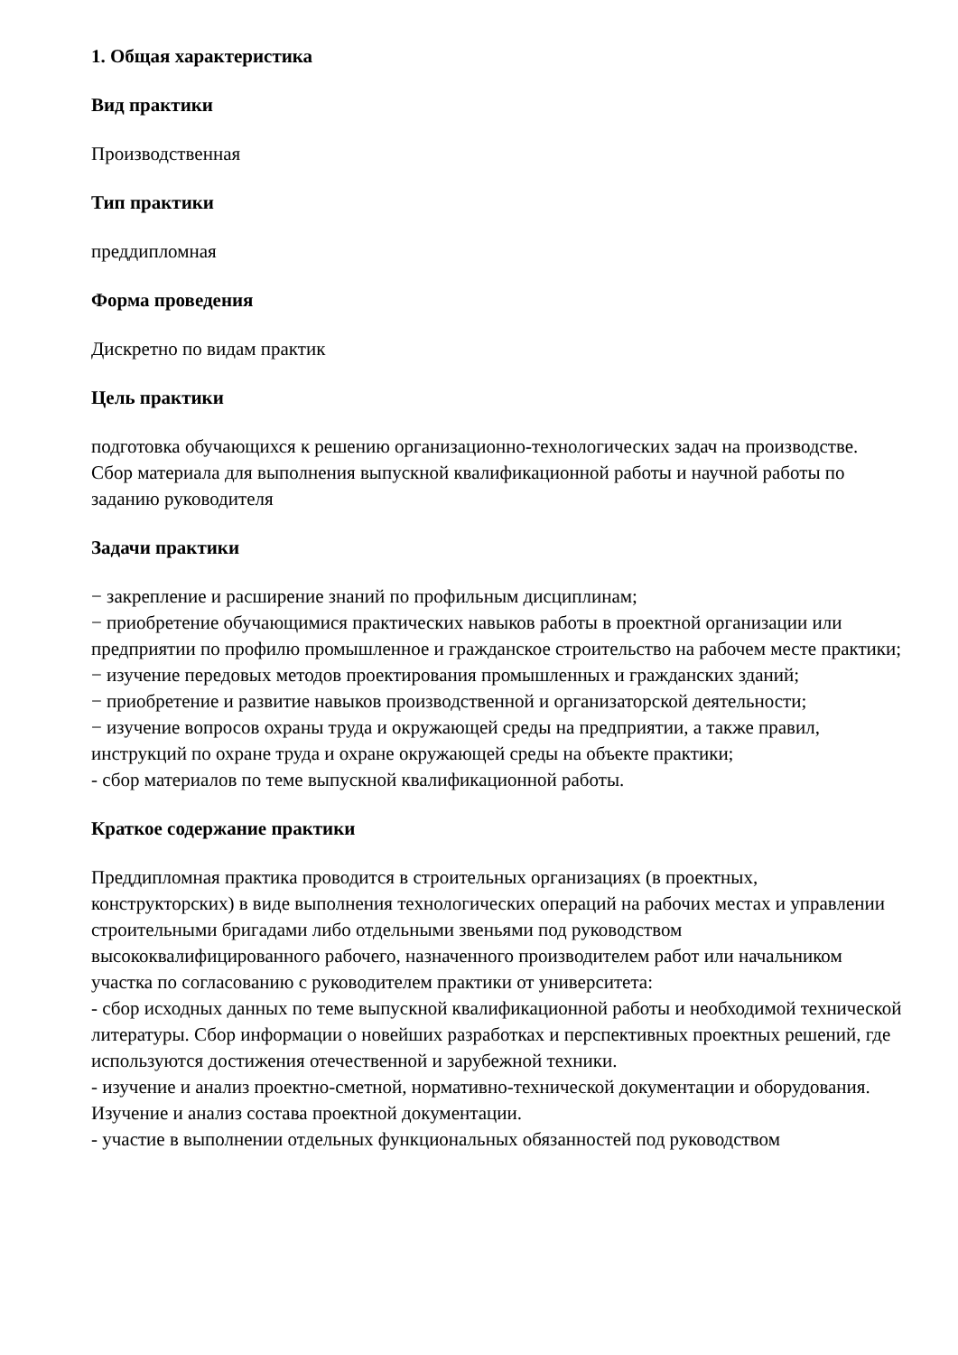1. Общая характеристика
Вид практики
Производственная
Тип практики
преддипломная
Форма проведения
Дискретно по видам практик
Цель практики
подготовка обучающихся к решению организационно-технологических задач на производстве. Сбор материала для выполнения выпускной квалификационной работы и научной работы по заданию руководителя
Задачи практики
− закрепление и расширение знаний по профильным дисциплинам;
− приобретение обучающимися практических навыков работы в проектной организации или предприятии по профилю промышленное и гражданское строительство на рабочем месте практики;
− изучение передовых методов проектирования промышленных и гражданских зданий;
− приобретение и развитие навыков производственной и организаторской деятельности;
− изучение вопросов охраны труда и окружающей среды на предприятии, а также правил, инструкций по охране труда и охране окружающей среды на объекте практики;
- сбор материалов по теме выпускной квалификационной работы.
Краткое содержание практики
Преддипломная практика проводится в строительных организациях (в проектных, конструкторских) в виде выполнения технологических операций на рабочих местах и управлении строительными бригадами либо отдельными звеньями под руководством высококвалифицированного рабочего, назначенного производителем работ или начальником участка по согласованию с руководителем практики от университета:
- сбор исходных данных по теме выпускной квалификационной работы и необходимой технической литературы. Сбор информации о новейших разработках и перспективных проектных решений, где используются достижения отечественной и зарубежной техники.
- изучение и анализ проектно-сметной, нормативно-технической документации и оборудования. Изучение и анализ состава проектной документации.
- участие в выполнении отдельных функциональных обязанностей под руководством